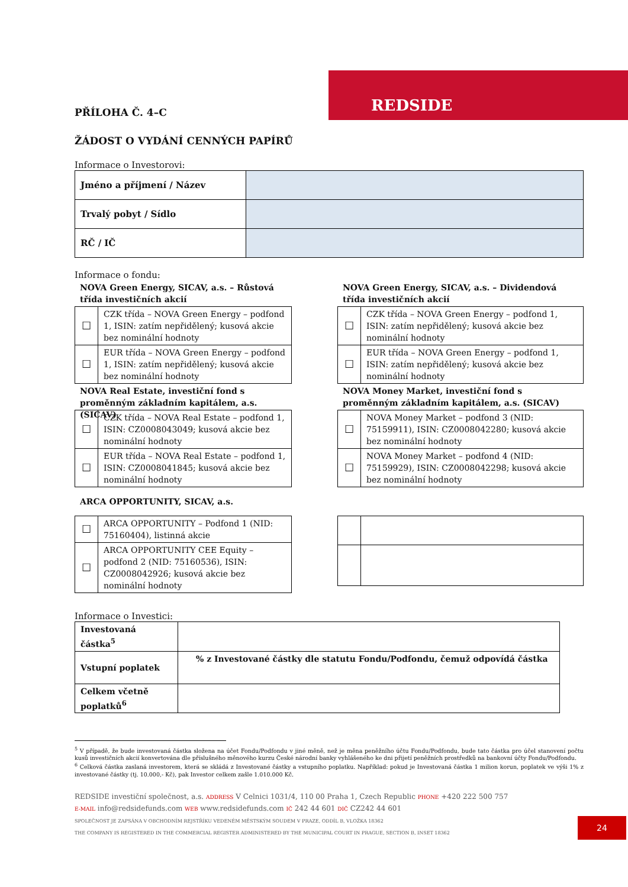REDSIDE
PŘÍLOHA Č. 4–C
ŽÁDOST O VYDÁNÍ CENNÝCH PAPÍRŮ
Informace o Investorovi:
| Jméno a příjmení / Název | |
| Trvalý pobyt / Sídlo | |
| RČ / IČ | |
Informace o fondu:
NOVA Green Energy, SICAV, a.s. – Růstová třída investičních akcií
| ☐ | CZK třída – NOVA Green Energy – podfond 1, ISIN: zatím nepřidělený; kusová akcie bez nominální hodnoty |
| ☐ | EUR třída – NOVA Green Energy – podfond 1, ISIN: zatím nepřidělený; kusová akcie bez nominální hodnoty |
NOVA Green Energy, SICAV, a.s. – Dividendová třída investičních akcií
| ☐ | CZK třída – NOVA Green Energy – podfond 1, ISIN: zatím nepřidělený; kusová akcie bez nominální hodnoty |
| ☐ | EUR třída – NOVA Green Energy – podfond 1, ISIN: zatím nepřidělený; kusová akcie bez nominální hodnoty |
NOVA Real Estate, investiční fond s proměnným základním kapitálem, a.s. (SICAV)
| ☐ | CZK třída – NOVA Real Estate – podfond 1, ISIN: CZ0008043049; kusová akcie bez nominální hodnoty |
| ☐ | EUR třída – NOVA Real Estate – podfond 1, ISIN: CZ0008041845; kusová akcie bez nominální hodnoty |
NOVA Money Market, investiční fond s proměnným základním kapitálem, a.s. (SICAV)
| ☐ | NOVA Money Market – podfond 3 (NID: 75159911), ISIN: CZ0008042280; kusová akcie bez nominální hodnoty |
| ☐ | NOVA Money Market – podfond 4 (NID: 75159929), ISIN: CZ0008042298; kusová akcie bez nominální hodnoty |
ARCA OPPORTUNITY, SICAV, a.s.
| ☐ | ARCA OPPORTUNITY – Podfond 1 (NID: 75160404), listinná akcie |
| ☐ | ARCA OPPORTUNITY CEE Equity – podfond 2 (NID: 75160536), ISIN: CZ0008042926; kusová akcie bez nominální hodnoty |
Informace o Investici:
| Investovaná částka<sup>5</sup> | |
| Vstupní poplatek | % z Investované částky dle statutu Fondu/Podfondu, čemuž odpovídá částka |
| Celkem včetně poplatků<sup>6</sup> | |
<sup>5</sup> V případě, že bude investovaná částka složena na účet Fondu/Podfondu v jiné měně, než je měna peněžního účtu Fondu/Podfondu, bude tato částka pro účel stanovení počtu kusů investičních akcií konvertována dle příslušného měnového kurzu České národní banky vyhlášeného ke dni přijetí peněžních prostředků na bankovní účty Fondu/Podfondu.
<sup>6</sup> Celková částka zaslaná investorem, která se skládá z Investované částky a vstupního poplatku. Například: pokud je Investovaná částka 1 milion korun, poplatek ve výši 1% z investované částky (tj. 10.000,- Kč), pak Investor celkem zašle 1.010.000 Kč.
REDSIDE investiční společnost, a.s. ADDRESS V Celnici 1031/4, 110 00 Praha 1, Czech Republic PHONE +420 222 500 757
E-MAIL info@redsidefunds.com WEB www.redsidefunds.com IČ 242 44 601 DIČ CZ242 44 601
SPOLEČNOST JE ZAPSÁNA V OBCHODNÍM REJSTŘÍKU VEDENÉM MĚSTSKÝM SOUDEM V PRAZE, ODDÍL B, VLOŽKA 18362
THE COMPANY IS REGISTERED IN THE COMMERCIAL REGISTER ADMINISTERED BY THE MUNICIPAL COURT IN PRAGUE, SECTION B, INSET 18362
24